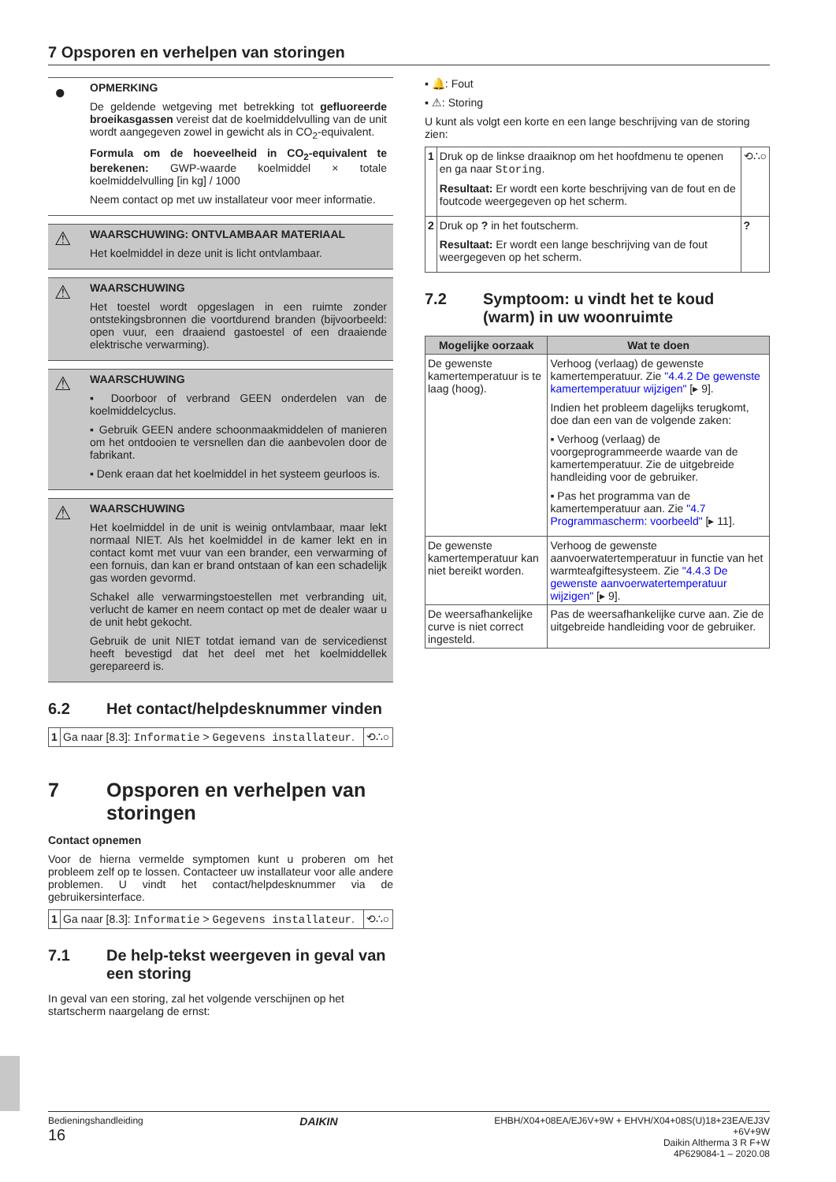7 Opsporen en verhelpen van storingen
●
OPMERKING
De geldende wetgeving met betrekking tot gefluoreerde broeikasgassen vereist dat de koelmiddelvulling van de unit wordt aangegeven zowel in gewicht als in CO<sub>2</sub>-equivalent.
Formula om de hoeveelheid in CO<sub>2</sub>-equivalent te berekenen: GWP-waarde koelmiddel × totale koelmiddelvulling [in kg] / 1000
Neem contact op met uw installateur voor meer informatie.
⚠
WAARSCHUWING: ONTVLAMBAAR MATERIAAL
Het koelmiddel in deze unit is licht ontvlambaar.
⚠
WAARSCHUWING
Het toestel wordt opgeslagen in een ruimte zonder ontstekingsbronnen die voortdurend branden (bijvoorbeeld: open vuur, een draaiend gastoestel of een draaiende elektrische verwarming).
⚠
WAARSCHUWING
▪ Doorboor of verbrand GEEN onderdelen van de koelmiddelcyclus.
▪ Gebruik GEEN andere schoonmaakmiddelen of manieren om het ontdooien te versnellen dan die aanbevolen door de fabrikant.
▪ Denk eraan dat het koelmiddel in het systeem geurloos is.
⚠
WAARSCHUWING
Het koelmiddel in de unit is weinig ontvlambaar, maar lekt normaal NIET. Als het koelmiddel in de kamer lekt en in contact komt met vuur van een brander, een verwarming of een fornuis, dan kan er brand ontstaan of kan een schadelijk gas worden gevormd.
Schakel alle verwarmingstoestellen met verbranding uit, verlucht de kamer en neem contact op met de dealer waar u de unit hebt gekocht.
Gebruik de unit NIET totdat iemand van de servicedienst heeft bevestigd dat het deel met het koelmiddellek gerepareerd is.
6.2 Het contact/helpdesknummer vinden
| 1 | Ga naar [8.3]: Informatie > Gegevens installateur . | ⟲∴○ |
7 Opsporen en verhelpen van storingen
Contact opnemen
Voor de hierna vermelde symptomen kunt u proberen om het probleem zelf op te lossen. Contacteer uw installateur voor alle andere problemen. U vindt het contact/helpdesknummer via de gebruikersinterface.
| 1 | Ga naar [8.3]: Informatie > Gegevens installateur . | ⟲∴○ |
7.1 De help-tekst weergeven in geval van een storing
In geval van een storing, zal het volgende verschijnen op het startscherm naargelang de ernst:
▪ 🔔: Fout
▪ ⚠: Storing
U kunt als volgt een korte en een lange beschrijving van de storing zien:
| 1 | Druk op de linkse draaiknop om het hoofdmenu te openen en ga naar Storing . Resultaat: Er wordt een korte beschrijving van de fout en de foutcode weergegeven op het scherm. | ⟲∴○ |
| 2 | Druk op ? in het foutscherm. Resultaat: Er wordt een lange beschrijving van de fout weergegeven op het scherm. | ? |
7.2 Symptoom: u vindt het te koud (warm) in uw woonruimte
| Mogelijke oorzaak | Wat te doen |
| --- | --- |
| De gewenste kamertemperatuur is te laag (hoog). | Verhoog (verlaag) de gewenste kamertemperatuur. Zie "4.4.2 De gewenste kamertemperatuur wijzigen" [▸ 9]. Indien het probleem dagelijks terugkomt, doe dan een van de volgende zaken: ▪ Verhoog (verlaag) de voorgeprogrammeerde waarde van de kamertemperatuur. Zie de uitgebreide handleiding voor de gebruiker. ▪ Pas het programma van de kamertemperatuur aan. Zie "4.7 Programmascherm: voorbeeld" [▸ 11]. |
| De gewenste kamertemperatuur kan niet bereikt worden. | Verhoog de gewenste aanvoerwatertemperatuur in functie van het warmteafgiftesysteem. Zie "4.4.3 De gewenste aanvoerwatertemperatuur wijzigen" [▸ 9]. |
| De weersafhankelijke curve is niet correct ingesteld. | Pas de weersafhankelijke curve aan. Zie de uitgebreide handleiding voor de gebruiker. |
Bedieningshandleiding
16
DAIKIN
EHBH/X04+08EA/EJ6V+9W + EHVH/X04+08S(U)18+23EA/EJ3V
+6V+9W
Daikin Altherma 3 R F+W
4P629084-1 – 2020.08